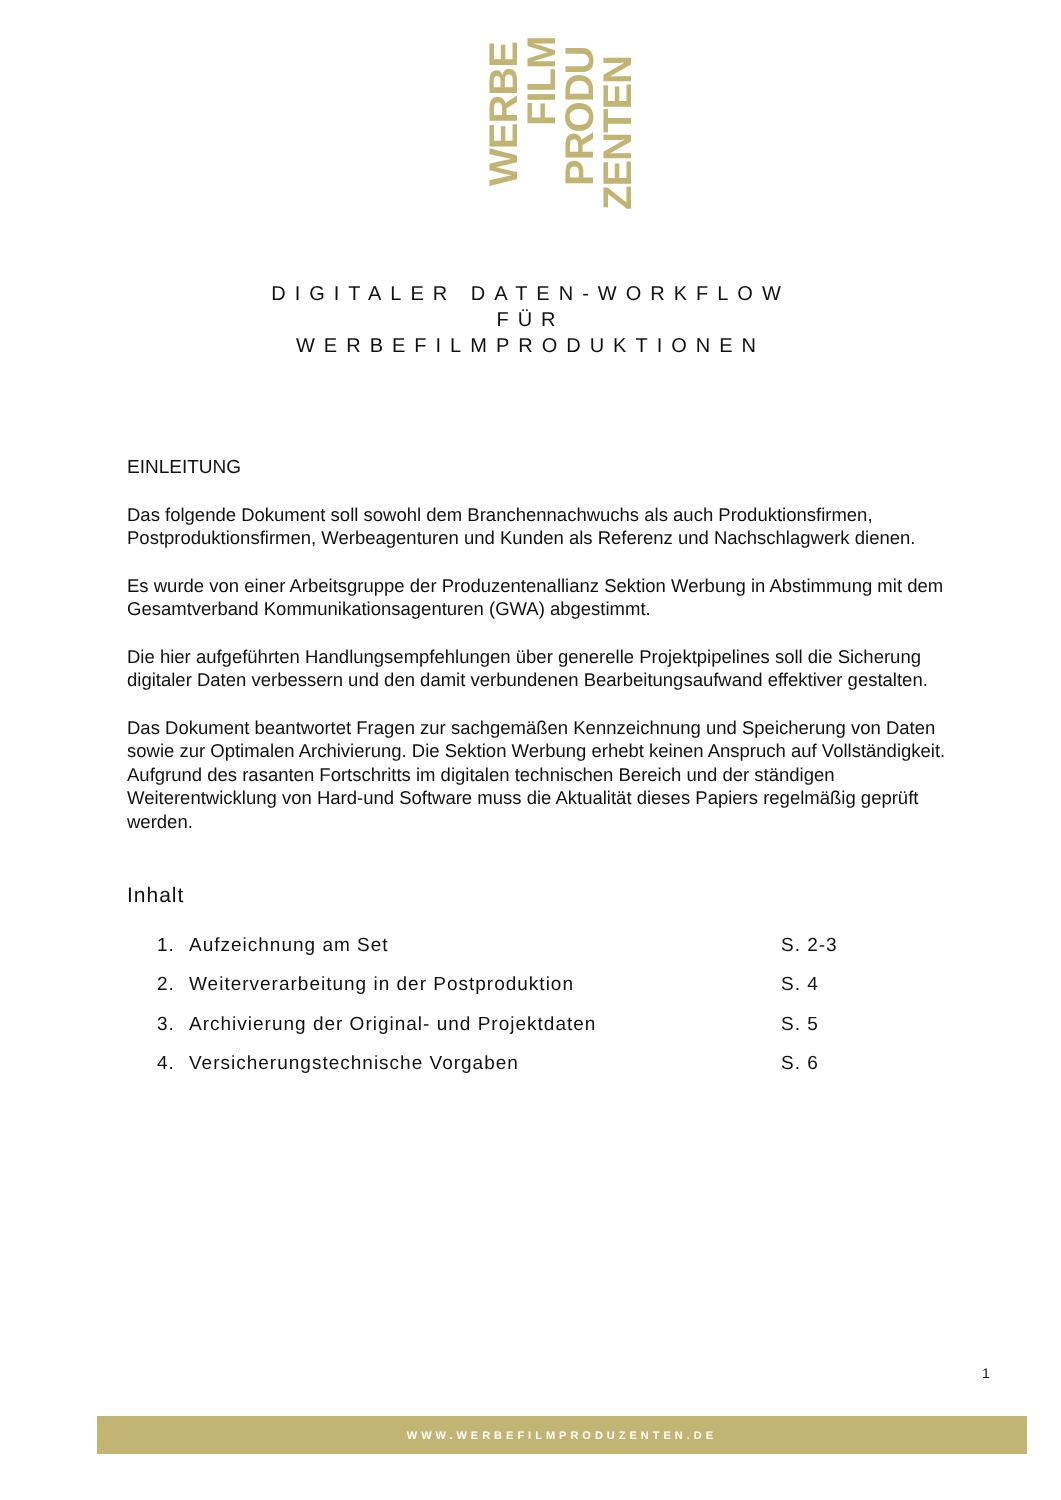WERBE
FILM
PRODU
ZENTEN
DIGITALER DATEN-WORKFLOW
FÜR
WERBEFILMPRODUKTIONEN
EINLEITUNG
Das folgende Dokument soll sowohl dem Branchennachwuchs als auch Produktionsfirmen, Postproduktionsfirmen, Werbeagenturen und Kunden als Referenz und Nachschlagwerk dienen.
Es wurde von einer Arbeitsgruppe der Produzentenallianz Sektion Werbung in Abstimmung mit dem Gesamtverband Kommunikationsagenturen (GWA) abgestimmt.
Die hier aufgeführten Handlungsempfehlungen über generelle Projektpipelines soll die Sicherung digitaler Daten verbessern und den damit verbundenen Bearbeitungsaufwand effektiver gestalten.
Das Dokument beantwortet Fragen zur sachgemäßen Kennzeichnung und Speicherung von Daten sowie zur Optimalen Archivierung. Die Sektion Werbung erhebt keinen Anspruch auf Vollständigkeit. Aufgrund des rasanten Fortschritts im digitalen technischen Bereich und der ständigen Weiterentwicklung von Hard-und Software muss die Aktualität dieses Papiers regelmäßig geprüft werden.
Inhalt
| 1. | Aufzeichnung am Set | S. 2-3 |
| 2. | Weiterverarbeitung in der Postproduktion | S. 4 |
| 3. | Archivierung der Original- und Projektdaten | S. 5 |
| 4. | Versicherungstechnische Vorgaben | S. 6 |
1
WWW.WERBEFILMPRODUZENTEN.DE